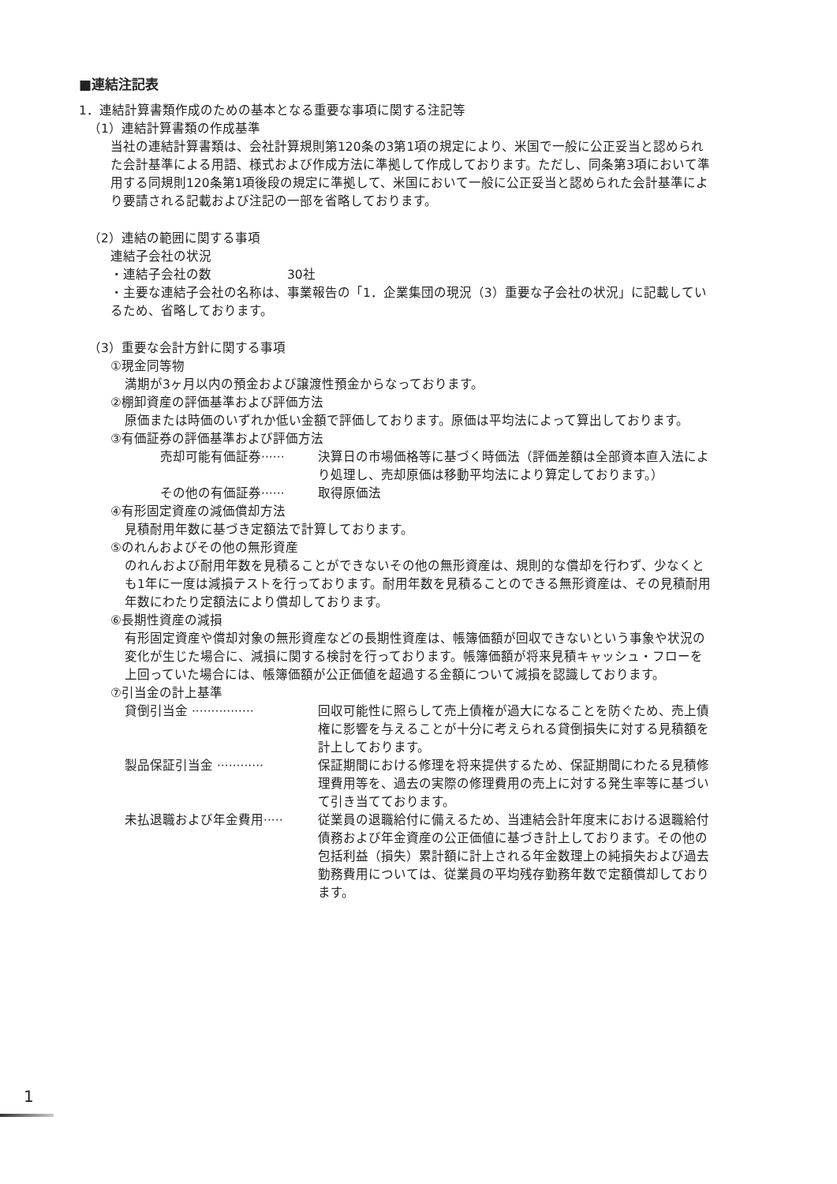■連結注記表
1．連結計算書類作成のための基本となる重要な事項に関する注記等
（1）連結計算書類の作成基準
当社の連結計算書類は、会社計算規則第120条の3第1項の規定により、米国で一般に公正妥当と認められた会計基準による用語、様式および作成方法に準拠して作成しております。ただし、同条第3項において準用する同規則120条第1項後段の規定に準拠して、米国において一般に公正妥当と認められた会計基準により要請される記載および注記の一部を省略しております。
（2）連結の範囲に関する事項
連結子会社の状況
・連結子会社の数　　　　　　30社
・主要な連結子会社の名称は、事業報告の「1．企業集団の現況（3）重要な子会社の状況」に記載しているため、省略しております。
（3）重要な会計方針に関する事項
①現金同等物
満期が3ヶ月以内の預金および譲渡性預金からなっております。
②棚卸資産の評価基準および評価方法
原価または時価のいずれか低い金額で評価しております。原価は平均法によって算出しております。
③有価証券の評価基準および評価方法
売却可能有価証券······ 決算日の市場価格等に基づく時価法（評価差額は全部資本直入法により処理し、売却原価は移動平均法により算定しております。）
その他の有価証券······ 取得原価法
④有形固定資産の減価償却方法
見積耐用年数に基づき定額法で計算しております。
⑤のれんおよびその他の無形資産
のれんおよび耐用年数を見積ることができないその他の無形資産は、規則的な償却を行わず、少なくとも1年に一度は減損テストを行っております。耐用年数を見積ることのできる無形資産は、その見積耐用年数にわたり定額法により償却しております。
⑥長期性資産の減損
有形固定資産や償却対象の無形資産などの長期性資産は、帳簿価額が回収できないという事象や状況の変化が生じた場合に、減損に関する検討を行っております。帳簿価額が将来見積キャッシュ・フローを上回っていた場合には、帳簿価額が公正価値を超過する金額について減損を認識しております。
⑦引当金の計上基準
貸倒引当金 ················ 回収可能性に照らして売上債権が過大になることを防ぐため、売上債権に影響を与えることが十分に考えられる貸倒損失に対する見積額を計上しております。
製品保証引当金 ············ 保証期間における修理を将来提供するため、保証期間にわたる見積修理費用等を、過去の実際の修理費用の売上に対する発生率等に基づいて引き当てております。
未払退職および年金費用····· 従業員の退職給付に備えるため、当連結会計年度末における退職給付債務および年金資産の公正価値に基づき計上しております。その他の包括利益（損失）累計額に計上される年金数理上の純損失および過去勤務費用については、従業員の平均残存勤務年数で定額償却しております。
1